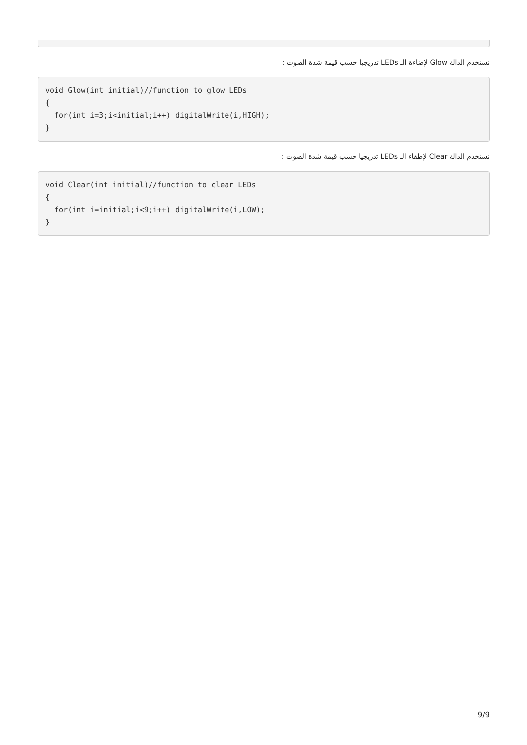نستخدم الدالة Glow لإضاءة الـ LEDs تدريجيا حسب قيمة شدة الصوت :
void Glow(int initial)//function to glow LEDs
{
  for(int i=3;i<initial;i++) digitalWrite(i,HIGH);
}
نستخدم الدالة Clear لإطفاء الـ LEDs تدريجيا حسب قيمة شدة الصوت :
void Clear(int initial)//function to clear LEDs
{
  for(int i=initial;i<9;i++) digitalWrite(i,LOW);
}
9/9